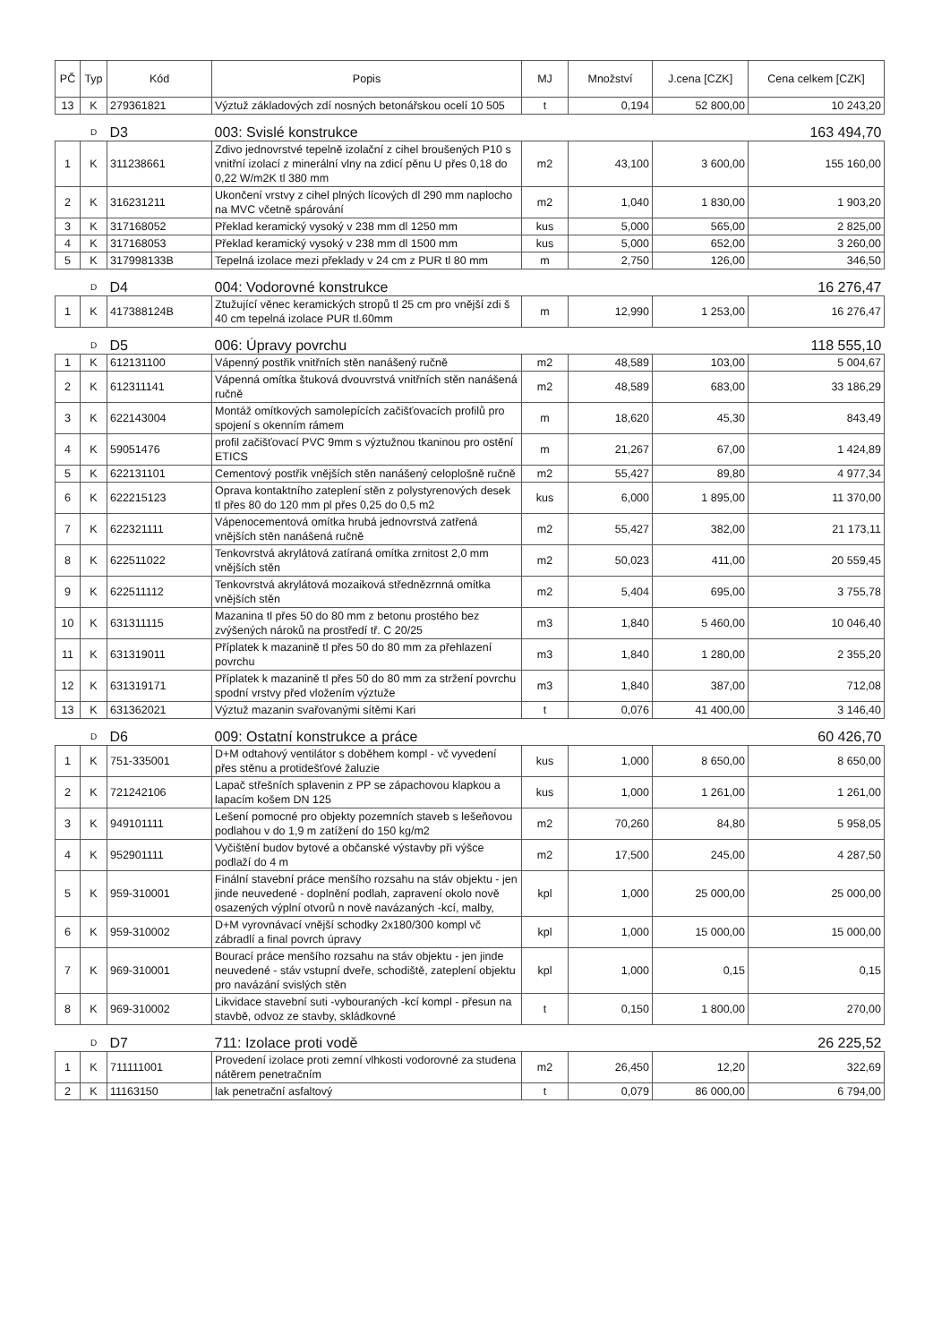| PČ | Typ | Kód | Popis | MJ | Množství | J.cena [CZK] | Cena celkem [CZK] |
| --- | --- | --- | --- | --- | --- | --- | --- |
| 13 | K | 279361821 | Výztuž základových zdí nosných betonářskou ocelí 10 505 | t | 0,194 | 52 800,00 | 10 243,20 |
| | D | D3 | 003: Svislé konstrukce | | | | 163 494,70 |
| 1 | K | 311238661 | Zdivo jednovrstvé tepelně izolační z cihel broušených P10 s vnitřní izolací z minerální vlny na zdicí pěnu U přes 0,18 do 0,22 W/m2K tl 380 mm | m2 | 43,100 | 3 600,00 | 155 160,00 |
| 2 | K | 316231211 | Ukončení vrstvy z cihel plných lícových dl 290 mm naplocho na MVC včetně spárování | m2 | 1,040 | 1 830,00 | 1 903,20 |
| 3 | K | 317168052 | Překlad keramický vysoký v 238 mm dl 1250 mm | kus | 5,000 | 565,00 | 2 825,00 |
| 4 | K | 317168053 | Překlad keramický vysoký v 238 mm dl 1500 mm | kus | 5,000 | 652,00 | 3 260,00 |
| 5 | K | 317998133B | Tepelná izolace mezi překlady v 24 cm z PUR tl 80 mm | m | 2,750 | 126,00 | 346,50 |
| | D | D4 | 004: Vodorovné konstrukce | | | | 16 276,47 |
| 1 | K | 417388124B | Ztužující věnec keramických stropů tl 25 cm pro vnější zdi š 40 cm tepelná izolace PUR tl.60mm | m | 12,990 | 1 253,00 | 16 276,47 |
| | D | D5 | 006: Úpravy povrchu | | | | 118 555,10 |
| 1 | K | 612131100 | Vápenný postřik vnitřních stěn nanášený ručně | m2 | 48,589 | 103,00 | 5 004,67 |
| 2 | K | 612311141 | Vápenná omítka štuková dvouvrstvá vnitřních stěn nanášená ručně | m2 | 48,589 | 683,00 | 33 186,29 |
| 3 | K | 622143004 | Montáž omítkových samolepících začišťovacích profilů pro spojení s okenním rámem | m | 18,620 | 45,30 | 843,49 |
| 4 | K | 59051476 | profil začišťovací PVC 9mm s výztužnou tkaninou pro ostění ETICS | m | 21,267 | 67,00 | 1 424,89 |
| 5 | K | 622131101 | Cementový postřik vnějších stěn nanášený celoplošně ručně | m2 | 55,427 | 89,80 | 4 977,34 |
| 6 | K | 622215123 | Oprava kontaktního zateplení stěn z polystyrenových desek tl přes 80 do 120 mm pl přes 0,25 do 0,5 m2 | kus | 6,000 | 1 895,00 | 11 370,00 |
| 7 | K | 622321111 | Vápenocementová omítka hrubá jednovrstvá zatřená vnějších stěn nanášená ručně | m2 | 55,427 | 382,00 | 21 173,11 |
| 8 | K | 622511022 | Tenkovrstvá akrylátová zatíraná omítka zrnitost 2,0 mm vnějších stěn | m2 | 50,023 | 411,00 | 20 559,45 |
| 9 | K | 622511112 | Tenkovrstvá akrylátová mozaiková střednězrnná omítka vnějších stěn | m2 | 5,404 | 695,00 | 3 755,78 |
| 10 | K | 631311115 | Mazanina tl přes 50 do 80 mm z betonu prostého bez zvýšených nároků na prostředí tř. C 20/25 | m3 | 1,840 | 5 460,00 | 10 046,40 |
| 11 | K | 631319011 | Příplatek k mazanině tl přes 50 do 80 mm za přehlazení povrchu | m3 | 1,840 | 1 280,00 | 2 355,20 |
| 12 | K | 631319171 | Příplatek k mazanině tl přes 50 do 80 mm za stržení povrchu spodní vrstvy před vložením výztuže | m3 | 1,840 | 387,00 | 712,08 |
| 13 | K | 631362021 | Výztuž mazanin svařovanými sítěmi Kari | t | 0,076 | 41 400,00 | 3 146,40 |
| | D | D6 | 009: Ostatní konstrukce a práce | | | | 60 426,70 |
| 1 | K | 751-335001 | D+M odtahový ventilátor s doběhem kompl - vč vyvedení přes stěnu a protidešťové žaluzie | kus | 1,000 | 8 650,00 | 8 650,00 |
| 2 | K | 721242106 | Lapač střešních splavenin z PP se zápachovou klapkou a lapacím košem DN 125 | kus | 1,000 | 1 261,00 | 1 261,00 |
| 3 | K | 949101111 | Lešení pomocné pro objekty pozemních staveb s lešeňovou podlahou v do 1,9 m zatížení do 150 kg/m2 | m2 | 70,260 | 84,80 | 5 958,05 |
| 4 | K | 952901111 | Vyčištění budov bytové a občanské výstavby při výšce podlaží do 4 m | m2 | 17,500 | 245,00 | 4 287,50 |
| 5 | K | 959-310001 | Finální stavební práce menšího rozsahu na stáv objektu - jen jinde neuvedené - doplnění podlah, zapravení okolo nově osazených výplní otvorů n nově navázaných -kcí, malby, | kpl | 1,000 | 25 000,00 | 25 000,00 |
| 6 | K | 959-310002 | D+M vyrovnávací vnější schodky 2x180/300 kompl vč zábradlí a final povrch úpravy | kpl | 1,000 | 15 000,00 | 15 000,00 |
| 7 | K | 969-310001 | Bourací práce menšího rozsahu na stáv objektu - jen jinde neuvedené - stáv vstupní dveře, schodiště, zateplení objektu pro navázání svislých stěn | kpl | 1,000 | 0,15 | 0,15 |
| 8 | K | 969-310002 | Likvidace stavební suti -vybouraných -kcí kompl - přesun na stavbě, odvoz ze stavby, skládkovné | t | 0,150 | 1 800,00 | 270,00 |
| | D | D7 | 711: Izolace proti vodě | | | | 26 225,52 |
| 1 | K | 711111001 | Provedení izolace proti zemní vlhkosti vodorovné za studena nátěrem penetračním | m2 | 26,450 | 12,20 | 322,69 |
| 2 | K | 11163150 | lak penetrační asfaltový | t | 0,079 | 86 000,00 | 6 794,00 |